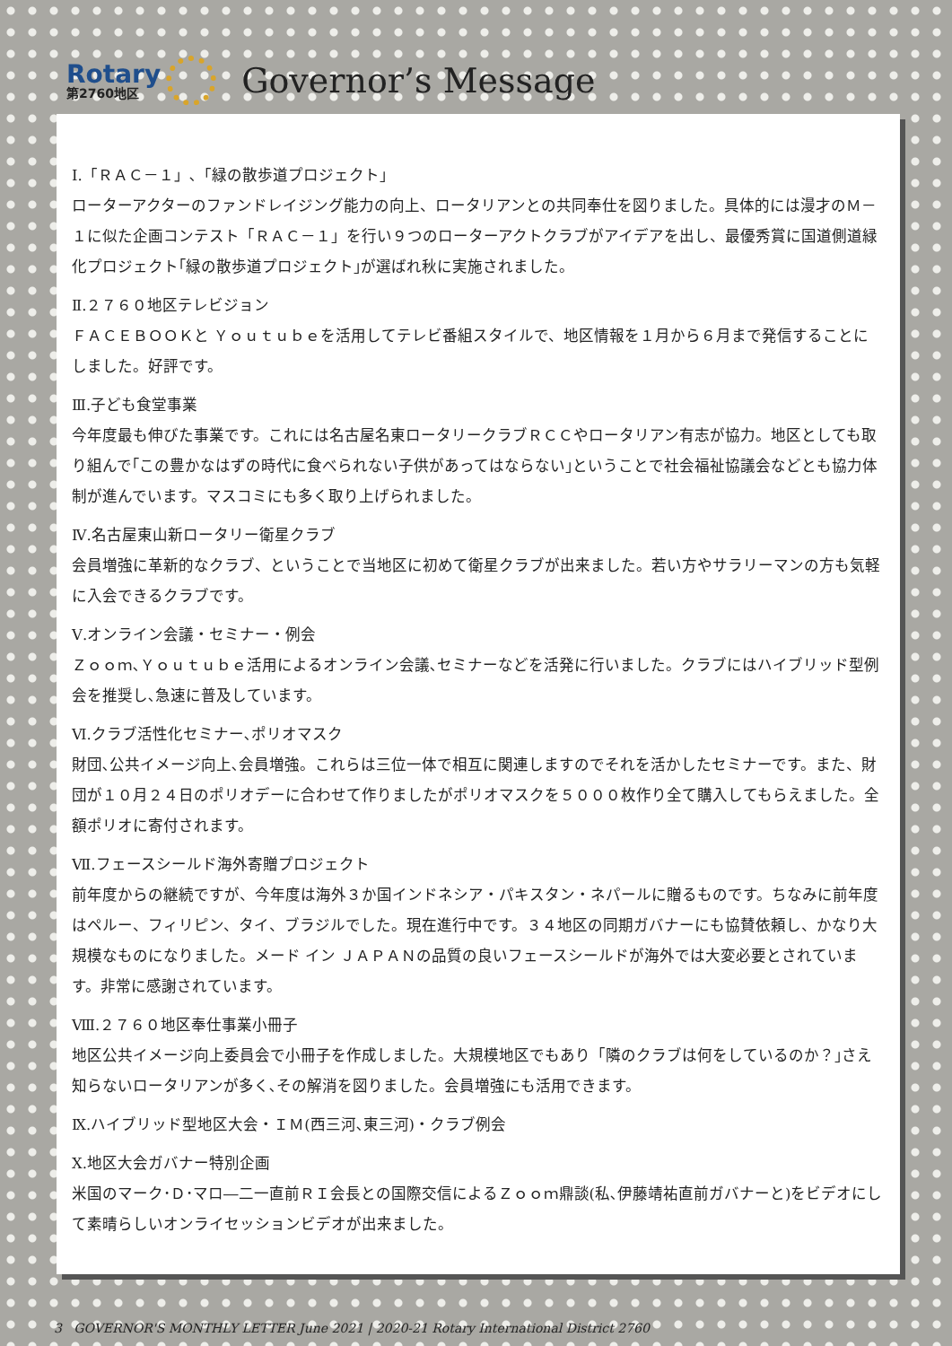Rotary
第2760地区
Governor’s Message
Ⅰ.「ＲＡＣ－１」､「緑の散歩道プロジェクト」
ローターアクターのファンドレイジング能力の向上、ロータリアンとの共同奉仕を図りました。具体的には漫才のＭ－１に似た企画コンテスト「ＲＡＣ－１」を行い９つのローターアクトクラブがアイデアを出し、最優秀賞に国道側道緑化プロジェクト｢緑の散歩道プロジェクト｣が選ばれ秋に実施されました。
Ⅱ.２７６０地区テレビジョン
ＦＡＣＥＢＯＯＫと Ｙｏｕｔｕｂｅを活用してテレビ番組スタイルで、地区情報を１月から６月まで発信することにしました。好評です。
Ⅲ.子ども食堂事業
今年度最も伸びた事業です。これには名古屋名東ロータリークラブＲＣＣやロータリアン有志が協力。地区としても取り組んで｢この豊かなはずの時代に食べられない子供があってはならない｣ということで社会福祉協議会などとも協力体制が進んでいます。マスコミにも多く取り上げられました。
Ⅳ.名古屋東山新ロータリー衛星クラブ
会員増強に革新的なクラブ、ということで当地区に初めて衛星クラブが出来ました。若い方やサラリーマンの方も気軽に入会できるクラブです。
Ⅴ.オンライン会議・セミナー・例会
Ｚｏｏｍ､Ｙｏｕｔｕｂｅ活用によるオンライン会議､セミナーなどを活発に行いました。クラブにはハイブリッド型例会を推奨し､急速に普及しています。
Ⅵ.クラブ活性化セミナー､ポリオマスク
財団､公共イメージ向上､会員増強。これらは三位一体で相互に関連しますのでそれを活かしたセミナーです。また、財団が１０月２４日のポリオデーに合わせて作りましたがポリオマスクを５０００枚作り全て購入してもらえました。全額ポリオに寄付されます。
Ⅶ.フェースシールド海外寄贈プロジェクト
前年度からの継続ですが、今年度は海外３か国インドネシア・パキスタン・ネパールに贈るものです。ちなみに前年度はペルー、フィリピン、タイ、ブラジルでした。現在進行中です。３４地区の同期ガバナーにも協賛依頼し、かなり大規模なものになりました。メード イン ＪＡＰＡＮの品質の良いフェースシールドが海外では大変必要とされています。非常に感謝されています。
Ⅷ.２７６０地区奉仕事業小冊子
地区公共イメージ向上委員会で小冊子を作成しました。大規模地区でもあり「隣のクラブは何をしているのか？｣さえ知らないロータリアンが多く､その解消を図りました。会員増強にも活用できます。
Ⅸ.ハイブリッド型地区大会・ＩＭ(西三河､東三河)・クラブ例会
Ⅹ.地区大会ガバナー特別企画
米国のマーク･Ｄ･マロ―二一直前ＲＩ会長との国際交信によるＺｏｏｍ鼎談(私､伊藤靖祐直前ガバナーと)をビデオにして素晴らしいオンライセッションビデオが出来ました。
3 GOVERNOR'S MONTHLY LETTER June 2021 | 2020-21 Rotary International District 2760